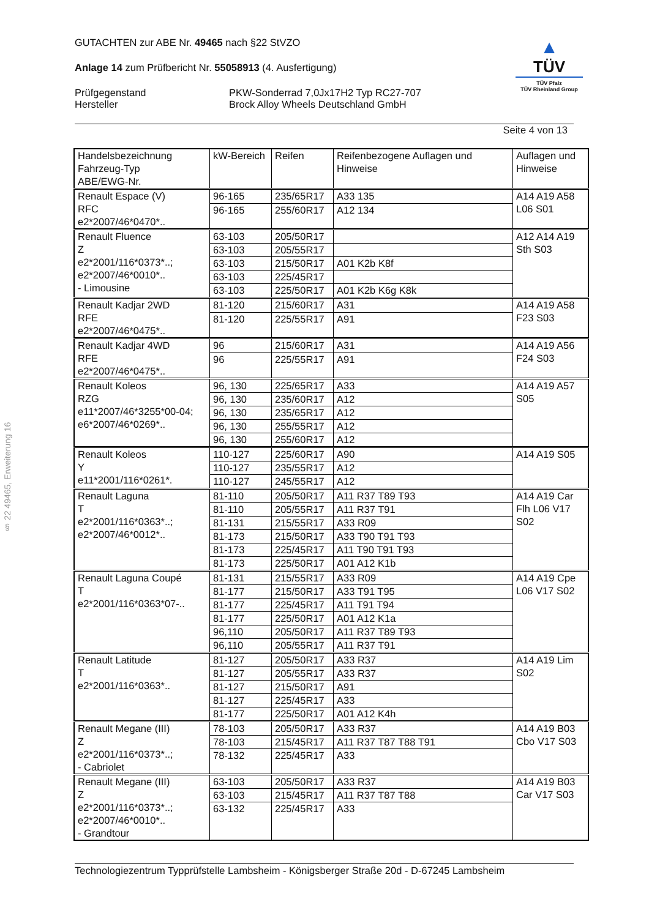§ 22 49465, Erweiterung 16
GUTACHTEN zur ABE Nr. 49465 nach §22 StVZO
Anlage 14 zum Prüfbericht Nr. 55058913 (4. Ausfertigung)
Prüfgegenstand
Hersteller
PKW-Sonderrad 7,0Jx17H2 Typ RC27-707
Brock Alloy Wheels Deutschland GmbH
▲
TÜV
TÜV Pfalz
TÜV Rheinland Group
Seite 4 von 13
| Handelsbezeichnung Fahrzeug-Typ ABE/EWG-Nr. | kW-Bereich | Reifen | Reifenbezogene Auflagen und Hinweise | Auflagen und Hinweise |
| Renault Espace (V) RFC e2*2007/46*0470*.. | 96-165 | 235/65R17 | A33 135 | A14 A19 A58 L06 S01 |
| | 96-165 | 255/60R17 | A12 134 | |
| Renault Fluence Z e2*2001/116*0373*..; e2*2007/46*0010*.. - Limousine | 63-103 | 205/50R17 | | A12 A14 A19 Sth S03 |
| | 63-103 | 205/55R17 | | |
| | 63-103 | 215/50R17 | A01 K2b K8f | |
| | 63-103 | 225/45R17 | | |
| | 63-103 | 225/50R17 | A01 K2b K6g K8k | |
| Renault Kadjar 2WD RFE e2*2007/46*0475*.. | 81-120 | 215/60R17 | A31 | A14 A19 A58 F23 S03 |
| | 81-120 | 225/55R17 | A91 | |
| Renault Kadjar 4WD RFE e2*2007/46*0475*.. | 96 | 215/60R17 | A31 | A14 A19 A56 F24 S03 |
| | 96 | 225/55R17 | A91 | |
| Renault Koleos RZG e11*2007/46*3255*00-04; e6*2007/46*0269*.. | 96, 130 | 225/65R17 | A33 | A14 A19 A57 S05 |
| | 96, 130 | 235/60R17 | A12 | |
| | 96, 130 | 235/65R17 | A12 | |
| | 96, 130 | 255/55R17 | A12 | |
| | 96, 130 | 255/60R17 | A12 | |
| Renault Koleos Y e11*2001/116*0261*. | 110-127 | 225/60R17 | A90 | A14 A19 S05 |
| | 110-127 | 235/55R17 | A12 | |
| | 110-127 | 245/55R17 | A12 | |
| Renault Laguna T e2*2001/116*0363*..; e2*2007/46*0012*.. | 81-110 | 205/50R17 | A11 R37 T89 T93 | A14 A19 Car Flh L06 V17 S02 |
| | 81-110 | 205/55R17 | A11 R37 T91 | |
| | 81-131 | 215/55R17 | A33 R09 | |
| | 81-173 | 215/50R17 | A33 T90 T91 T93 | |
| | 81-173 | 225/45R17 | A11 T90 T91 T93 | |
| | 81-173 | 225/50R17 | A01 A12 K1b | |
| Renault Laguna Coupé T e2*2001/116*0363*07-.. | 81-131 | 215/55R17 | A33 R09 | A14 A19 Cpe L06 V17 S02 |
| | 81-177 | 215/50R17 | A33 T91 T95 | |
| | 81-177 | 225/45R17 | A11 T91 T94 | |
| | 81-177 | 225/50R17 | A01 A12 K1a | |
| | 96,110 | 205/50R17 | A11 R37 T89 T93 | |
| | 96,110 | 205/55R17 | A11 R37 T91 | |
| Renault Latitude T e2*2001/116*0363*.. | 81-127 | 205/50R17 | A33 R37 | A14 A19 Lim S02 |
| | 81-127 | 205/55R17 | A33 R37 | |
| | 81-127 | 215/50R17 | A91 | |
| | 81-127 | 225/45R17 | A33 | |
| | 81-177 | 225/50R17 | A01 A12 K4h | |
| Renault Megane (III) Z e2*2001/116*0373*..; - Cabriolet | 78-103 | 205/50R17 | A33 R37 | A14 A19 B03 Cbo V17 S03 |
| | 78-103 | 215/45R17 | A11 R37 T87 T88 T91 | |
| | 78-132 | 225/45R17 | A33 | |
| Renault Megane (III) Z e2*2001/116*0373*..; e2*2007/46*0010*.. - Grandtour | 63-103 | 205/50R17 | A33 R37 | A14 A19 B03 Car V17 S03 |
| | 63-103 | 215/45R17 | A11 R37 T87 T88 | |
| | 63-132 | 225/45R17 | A33 | |
Technologiezentrum Typprüfstelle Lambsheim - Königsberger Straße 20d - D-67245 Lambsheim